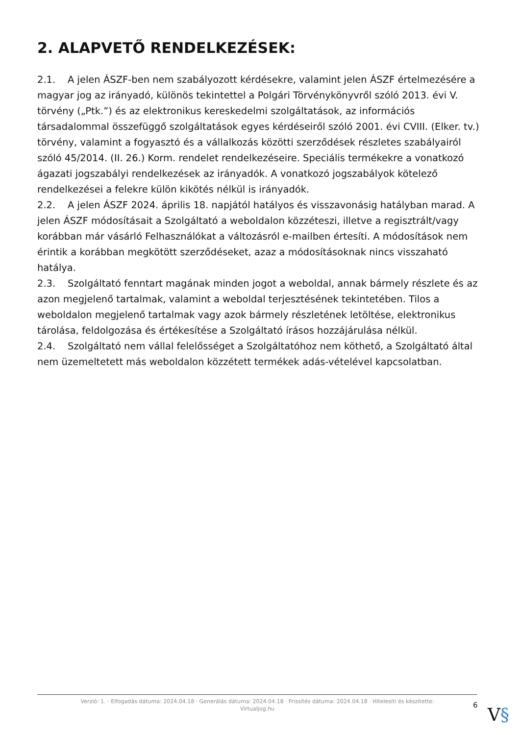2. ALAPVETŐ RENDELKEZÉSEK:
2.1. A jelen ÁSZF-ben nem szabályozott kérdésekre, valamint jelen ÁSZF értelmezésére a magyar jog az irányadó, különös tekintettel a Polgári Törvénykönyvről szóló 2013. évi V. törvény („Ptk.”) és az elektronikus kereskedelmi szolgáltatások, az információs társadalommal összefüggő szolgáltatások egyes kérdéseiről szóló 2001. évi CVIII. (Elker. tv.) törvény, valamint a fogyasztó és a vállalkozás közötti szerződések részletes szabályairól szóló 45/2014. (II. 26.) Korm. rendelet rendelkezéseire. Speciális termékekre a vonatkozó ágazati jogszabályi rendelkezések az irányadók. A vonatkozó jogszabályok kötelező rendelkezései a felekre külön kikötés nélkül is irányadók.
2.2. A jelen ÁSZF 2024. április 18. napjától hatályos és visszavonásig hatályban marad. A jelen ÁSZF módosításait a Szolgáltató a weboldalon közzéteszi, illetve a regisztrált/vagy korábban már vásárló Felhasználókat a változásról e-mailben értesíti. A módosítások nem érintik a korábban megkötött szerződéseket, azaz a módosításoknak nincs visszaható hatálya.
2.3. Szolgáltató fenntart magának minden jogot a weboldal, annak bármely részlete és az azon megjelenő tartalmak, valamint a weboldal terjesztésének tekintetében. Tilos a weboldalon megjelenő tartalmak vagy azok bármely részletének letöltése, elektronikus tárolása, feldolgozása és értékesítése a Szolgáltató írásos hozzájárulása nélkül.
2.4. Szolgáltató nem vállal felelősséget a Szolgáltatóhoz nem köthető, a Szolgáltató által nem üzemeltetett más weboldalon közzétett termékek adás-vételével kapcsolatban.
Verzió: 1. · Elfogadás dátuma: 2024.04.18 · Generálás dátuma: 2024.04.18 · Frissítés dátuma: 2024.04.18 · Hitelesíti és készítette:
Virtualjog.hu
6 V§